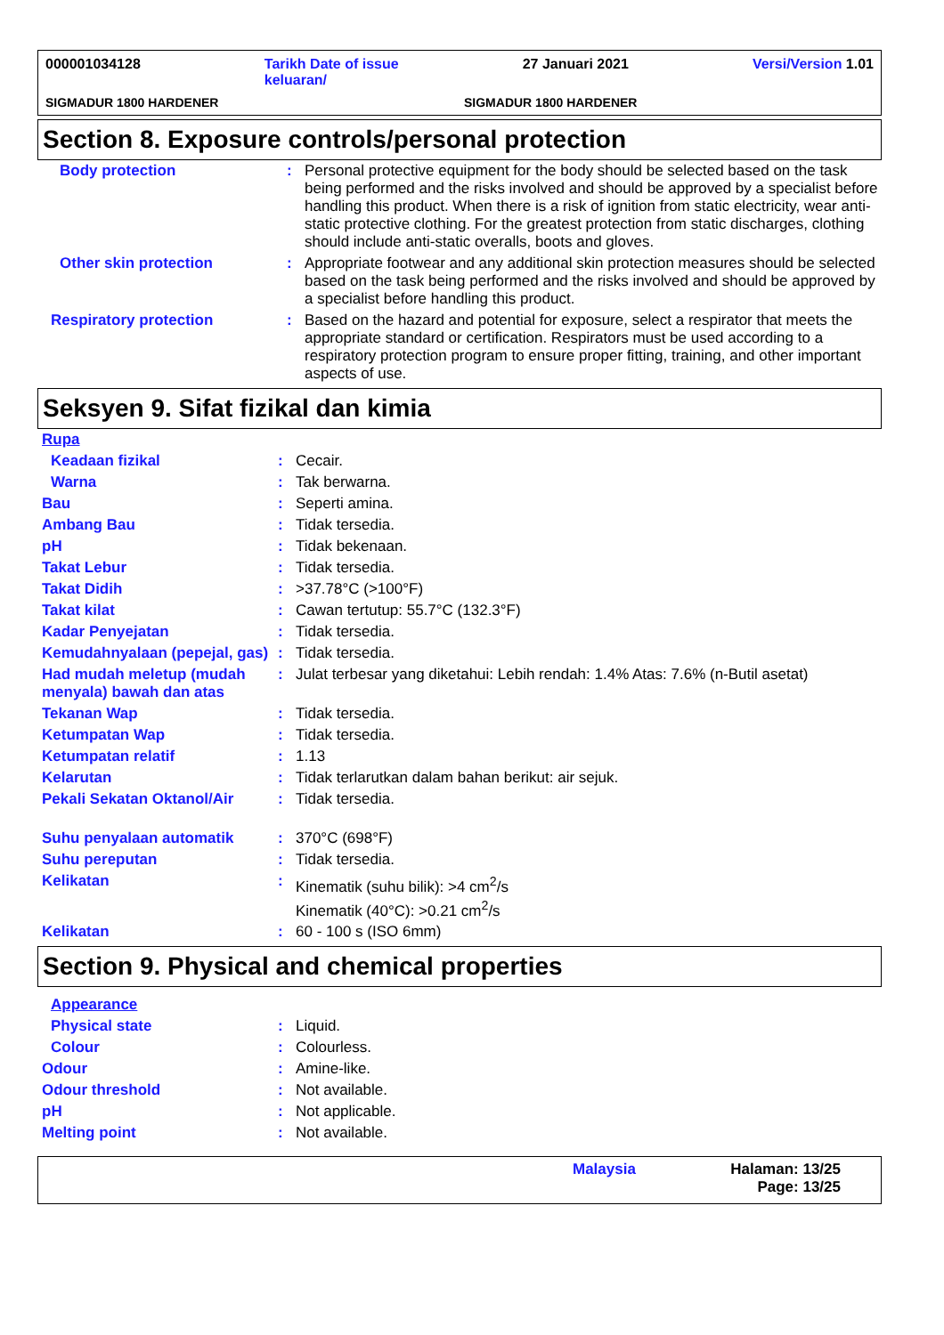000001034128 Tarikh Date of issue
keluaran/ 27 Januari 2021 Versi/Version 1.01
SIGMADUR 1800 HARDENER SIGMADUR 1800 HARDENER
Section 8. Exposure controls/personal protection
| Body protection | : | Personal protective equipment for the body should be selected based on the task being performed and the risks involved and should be approved by a specialist before handling this product. When there is a risk of ignition from static electricity, wear anti-static protective clothing. For the greatest protection from static discharges, clothing should include anti-static overalls, boots and gloves. |
| Other skin protection | : | Appropriate footwear and any additional skin protection measures should be selected based on the task being performed and the risks involved and should be approved by a specialist before handling this product. |
| Respiratory protection | : | Based on the hazard and potential for exposure, select a respirator that meets the appropriate standard or certification. Respirators must be used according to a respiratory protection program to ensure proper fitting, training, and other important aspects of use. |
Seksyen 9. Sifat fizikal dan kimia
| Rupa | | |
| Keadaan fizikal | : | Cecair. |
| Warna | : | Tak berwarna. |
| Bau | : | Seperti amina. |
| Ambang Bau | : | Tidak tersedia. |
| pH | : | Tidak bekenaan. |
| Takat Lebur | : | Tidak tersedia. |
| Takat Didih | : | >37.78°C (>100°F) |
| Takat kilat | : | Cawan tertutup: 55.7°C (132.3°F) |
| Kadar Penyejatan | : | Tidak tersedia. |
| Kemudahnyalaan (pepejal, gas) | : | Tidak tersedia. |
| Had mudah meletup (mudah menyala) bawah dan atas | : | Julat terbesar yang diketahui: Lebih rendah: 1.4% Atas: 7.6% (n-Butil asetat) |
| Tekanan Wap | : | Tidak tersedia. |
| Ketumpatan Wap | : | Tidak tersedia. |
| Ketumpatan relatif | : | 1.13 |
| Kelarutan | : | Tidak terlarutkan dalam bahan berikut: air sejuk. |
| Pekali Sekatan Oktanol/Air | : | Tidak tersedia. |
| Suhu penyalaan automatik | : | 370°C (698°F) |
| Suhu pereputan | : | Tidak tersedia. |
| Kelikatan | : | Kinematik (suhu bilik): >4 cm<sup>2</sup>/s Kinematik (40°C): >0.21 cm<sup>2</sup>/s |
| Kelikatan | : | 60 - 100 s (ISO 6mm) |
Section 9. Physical and chemical properties
| Appearance | | |
| Physical state | : | Liquid. |
| Colour | : | Colourless. |
| Odour | : | Amine-like. |
| Odour threshold | : | Not available. |
| pH | : | Not applicable. |
| Melting point | : | Not available. |
Malaysia Halaman: 13/25
Page: 13/25